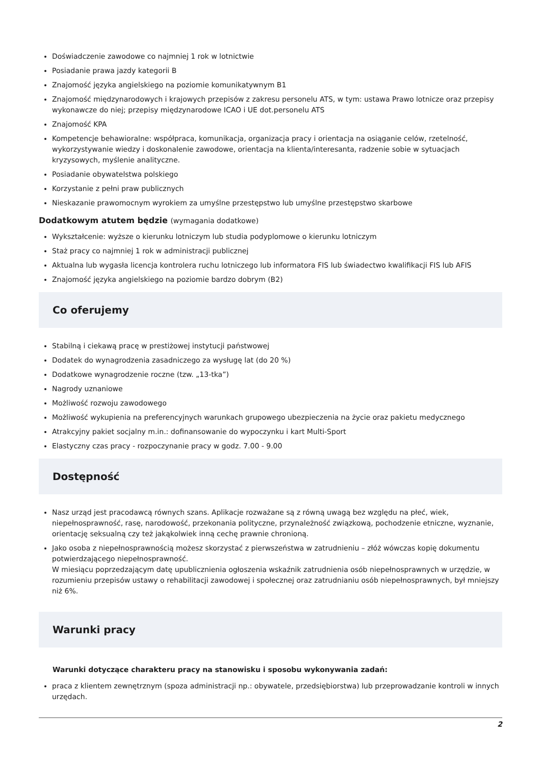Doświadczenie zawodowe co najmniej 1 rok w lotnictwie
Posiadanie prawa jazdy kategorii B
Znajomość języka angielskiego na poziomie komunikatywnym B1
Znajomość międzynarodowych i krajowych przepisów z zakresu personelu ATS, w tym: ustawa Prawo lotnicze oraz przepisy wykonawcze do niej; przepisy międzynarodowe ICAO i UE dot.personelu ATS
Znajomość KPA
Kompetencje behawioralne: współpraca, komunikacja, organizacja pracy i orientacja na osiąganie celów, rzetelność, wykorzystywanie wiedzy i doskonalenie zawodowe, orientacja na klienta/interesanta, radzenie sobie w sytuacjach kryzysowych, myślenie analityczne.
Posiadanie obywatelstwa polskiego
Korzystanie z pełni praw publicznych
Nieskazanie prawomocnym wyrokiem za umyślne przestępstwo lub umyślne przestępstwo skarbowe
Dodatkowym atutem będzie (wymagania dodatkowe)
Wykształcenie: wyższe o kierunku lotniczym lub studia podyplomowe o kierunku lotniczym
Staż pracy co najmniej 1 rok w administracji publicznej
Aktualna lub wygasła licencja kontrolera ruchu lotniczego lub informatora FIS lub świadectwo kwalifikacji FIS lub AFIS
Znajomość języka angielskiego na poziomie bardzo dobrym (B2)
Co oferujemy
Stabilną i ciekawą pracę w prestiżowej instytucji państwowej
Dodatek do wynagrodzenia zasadniczego za wysługę lat (do 20 %)
Dodatkowe wynagrodzenie roczne (tzw. „13-tka”)
Nagrody uznaniowe
Możliwość rozwoju zawodowego
Możliwość wykupienia na preferencyjnych warunkach grupowego ubezpieczenia na życie oraz pakietu medycznego
Atrakcyjny pakiet socjalny m.in.: dofinansowanie do wypoczynku i kart Multi-Sport
Elastyczny czas pracy - rozpoczynanie pracy w godz. 7.00 - 9.00
Dostępność
Nasz urząd jest pracodawcą równych szans. Aplikacje rozważane są z równą uwagą bez względu na płeć, wiek, niepełnosprawność, rasę, narodowość, przekonania polityczne, przynależność związkową, pochodzenie etniczne, wyznanie, orientację seksualną czy też jakąkolwiek inną cechę prawnie chronioną.
Jako osoba z niepełnosprawnością możesz skorzystać z pierwszeństwa w zatrudnieniu – złóż wówczas kopię dokumentu potwierdzającego niepełnosprawność.
W miesiącu poprzedzającym datę upublicznienia ogłoszenia wskaźnik zatrudnienia osób niepełnosprawnych w urzędzie, w rozumieniu przepisów ustawy o rehabilitacji zawodowej i społecznej oraz zatrudnianiu osób niepełnosprawnych, był mniejszy niż 6%.
Warunki pracy
Warunki dotyczące charakteru pracy na stanowisku i sposobu wykonywania zadań:
praca z klientem zewnętrznym (spoza administracji np.: obywatele, przedsiębiorstwa) lub przeprowadzanie kontroli w innych urzędach.
2